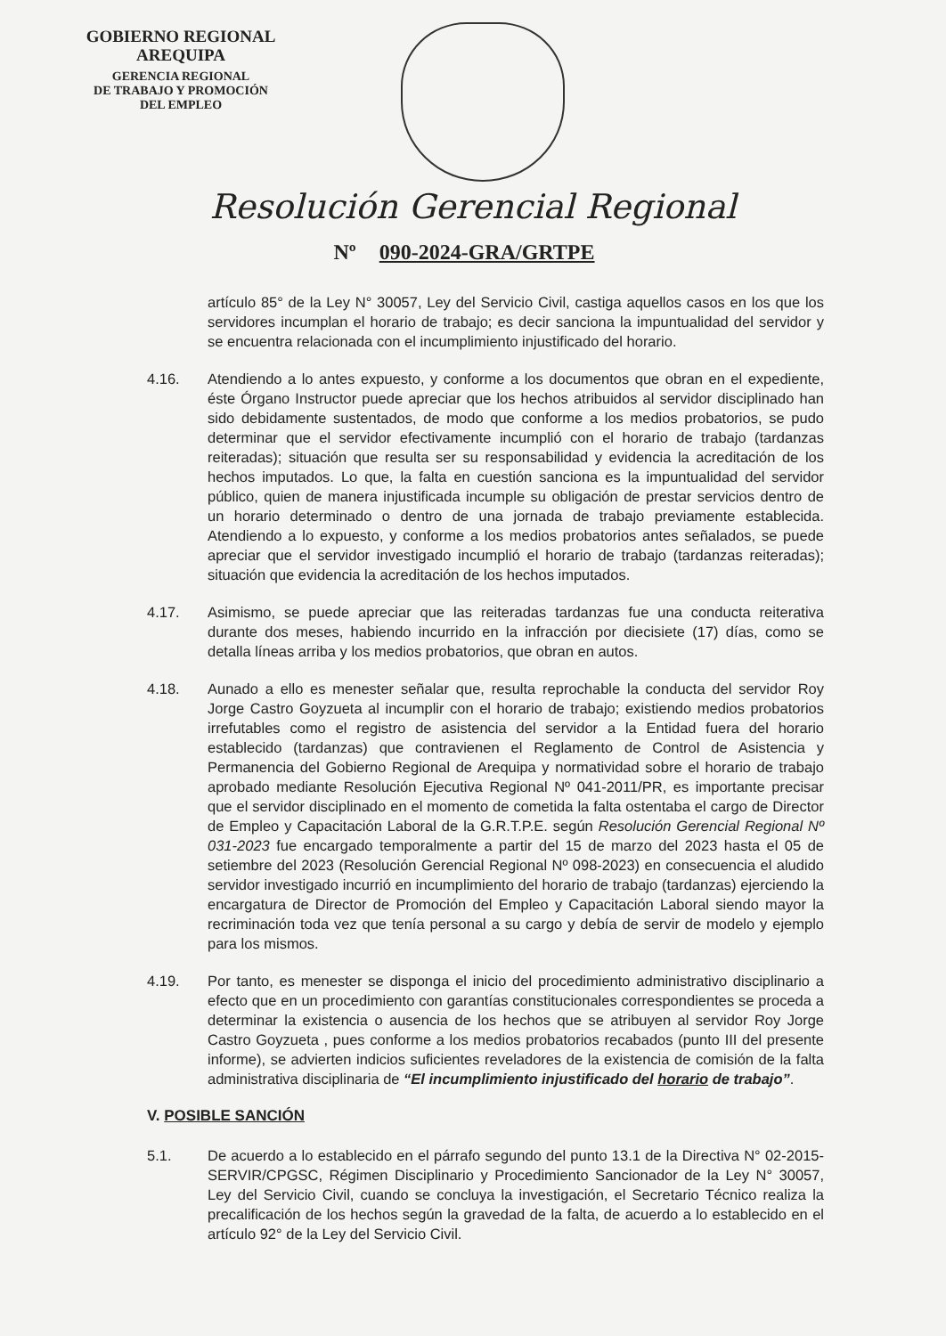GOBIERNO REGIONAL
AREQUIPA
GERENCIA REGIONAL
DE TRABAJO Y PROMOCIÓN
DEL EMPLEO
Resolución Gerencial Regional
Nº 090-2024-GRA/GRTPE
artículo 85° de la Ley N° 30057, Ley del Servicio Civil, castiga aquellos casos en los que los servidores incumplan el horario de trabajo; es decir sanciona la impuntualidad del servidor y se encuentra relacionada con el incumplimiento injustificado del horario.
4.16. Atendiendo a lo antes expuesto, y conforme a los documentos que obran en el expediente, éste Órgano Instructor puede apreciar que los hechos atribuidos al servidor disciplinado han sido debidamente sustentados, de modo que conforme a los medios probatorios, se pudo determinar que el servidor efectivamente incumplió con el horario de trabajo (tardanzas reiteradas); situación que resulta ser su responsabilidad y evidencia la acreditación de los hechos imputados. Lo que, la falta en cuestión sanciona es la impuntualidad del servidor público, quien de manera injustificada incumple su obligación de prestar servicios dentro de un horario determinado o dentro de una jornada de trabajo previamente establecida. Atendiendo a lo expuesto, y conforme a los medios probatorios antes señalados, se puede apreciar que el servidor investigado incumplió el horario de trabajo (tardanzas reiteradas); situación que evidencia la acreditación de los hechos imputados.
4.17. Asimismo, se puede apreciar que las reiteradas tardanzas fue una conducta reiterativa durante dos meses, habiendo incurrido en la infracción por diecisiete (17) días, como se detalla líneas arriba y los medios probatorios, que obran en autos.
4.18. Aunado a ello es menester señalar que, resulta reprochable la conducta del servidor Roy Jorge Castro Goyzueta al incumplir con el horario de trabajo; existiendo medios probatorios irrefutables como el registro de asistencia del servidor a la Entidad fuera del horario establecido (tardanzas) que contravienen el Reglamento de Control de Asistencia y Permanencia del Gobierno Regional de Arequipa y normatividad sobre el horario de trabajo aprobado mediante Resolución Ejecutiva Regional Nº 041-2011/PR, es importante precisar que el servidor disciplinado en el momento de cometida la falta ostentaba el cargo de Director de Empleo y Capacitación Laboral de la G.R.T.P.E. según Resolución Gerencial Regional Nº 031-2023 fue encargado temporalmente a partir del 15 de marzo del 2023 hasta el 05 de setiembre del 2023 (Resolución Gerencial Regional Nº 098-2023) en consecuencia el aludido servidor investigado incurrió en incumplimiento del horario de trabajo (tardanzas) ejerciendo la encargatura de Director de Promoción del Empleo y Capacitación Laboral siendo mayor la recriminación toda vez que tenía personal a su cargo y debía de servir de modelo y ejemplo para los mismos.
4.19. Por tanto, es menester se disponga el inicio del procedimiento administrativo disciplinario a efecto que en un procedimiento con garantías constitucionales correspondientes se proceda a determinar la existencia o ausencia de los hechos que se atribuyen al servidor Roy Jorge Castro Goyzueta , pues conforme a los medios probatorios recabados (punto III del presente informe), se advierten indicios suficientes reveladores de la existencia de comisión de la falta administrativa disciplinaria de “El incumplimiento injustificado del horario de trabajo”.
V. POSIBLE SANCIÓN
5.1. De acuerdo a lo establecido en el párrafo segundo del punto 13.1 de la Directiva N° 02-2015-SERVIR/CPGSC, Régimen Disciplinario y Procedimiento Sancionador de la Ley N° 30057, Ley del Servicio Civil, cuando se concluya la investigación, el Secretario Técnico realiza la precalificación de los hechos según la gravedad de la falta, de acuerdo a lo establecido en el artículo 92° de la Ley del Servicio Civil.